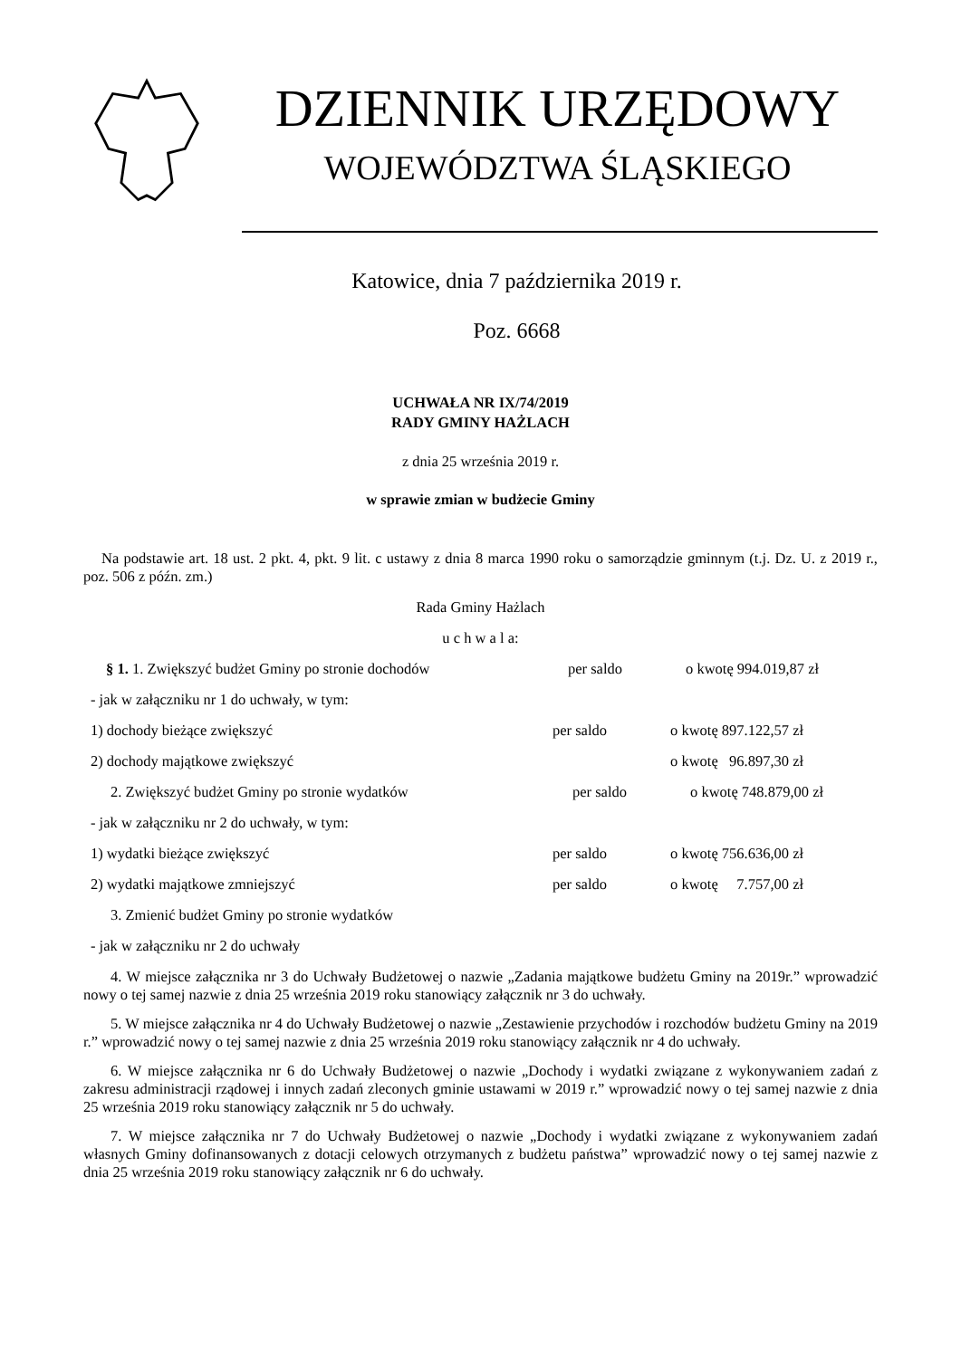DZIENNIK URZĘDOWY
WOJEWÓDZTWA ŚLĄSKIEGO
Katowice, dnia 7 października 2019 r.
Poz. 6668
UCHWAŁA NR IX/74/2019
RADY GMINY HAŻLACH
z dnia 25 września 2019 r.
w sprawie zmian w budżecie Gminy
Na podstawie art. 18 ust. 2 pkt. 4, pkt. 9 lit. c ustawy z dnia 8 marca 1990 roku o samorządzie gminnym (t.j. Dz. U. z 2019 r., poz. 506 z późn. zm.)
Rada Gminy Hażlach
u c h w a l a:
§ 1. 1. Zwiększyć budżet Gminy po stronie dochodów per saldo o kwotę 994.019,87 zł
- jak w załączniku nr 1 do uchwały, w tym:
1) dochody bieżące zwiększyć per saldo o kwotę 897.122,57 zł
2) dochody majątkowe zwiększyć o kwotę 96.897,30 zł
2. Zwiększyć budżet Gminy po stronie wydatków per saldo o kwotę 748.879,00 zł
- jak w załączniku nr 2 do uchwały, w tym:
1) wydatki bieżące zwiększyć per saldo o kwotę 756.636,00 zł
2) wydatki majątkowe zmniejszyć per saldo o kwotę 7.757,00 zł
3. Zmienić budżet Gminy po stronie wydatków
- jak w załączniku nr 2 do uchwały
4. W miejsce załącznika nr 3 do Uchwały Budżetowej o nazwie „Zadania majątkowe budżetu Gminy na 2019r.” wprowadzić nowy o tej samej nazwie z dnia 25 września 2019 roku stanowiący załącznik nr 3 do uchwały.
5. W miejsce załącznika nr 4 do Uchwały Budżetowej o nazwie „Zestawienie przychodów i rozchodów budżetu Gminy na 2019 r.” wprowadzić nowy o tej samej nazwie z dnia 25 września 2019 roku stanowiący załącznik nr 4 do uchwały.
6. W miejsce załącznika nr 6 do Uchwały Budżetowej o nazwie „Dochody i wydatki związane z wykonywaniem zadań z zakresu administracji rządowej i innych zadań zleconych gminie ustawami w 2019 r.” wprowadzić nowy o tej samej nazwie z dnia 25 września 2019 roku stanowiący załącznik nr 5 do uchwały.
7. W miejsce załącznika nr 7 do Uchwały Budżetowej o nazwie „Dochody i wydatki związane z wykonywaniem zadań własnych Gminy dofinansowanych z dotacji celowych otrzymanych z budżetu państwa” wprowadzić nowy o tej samej nazwie z dnia 25 września 2019 roku stanowiący załącznik nr 6 do uchwały.